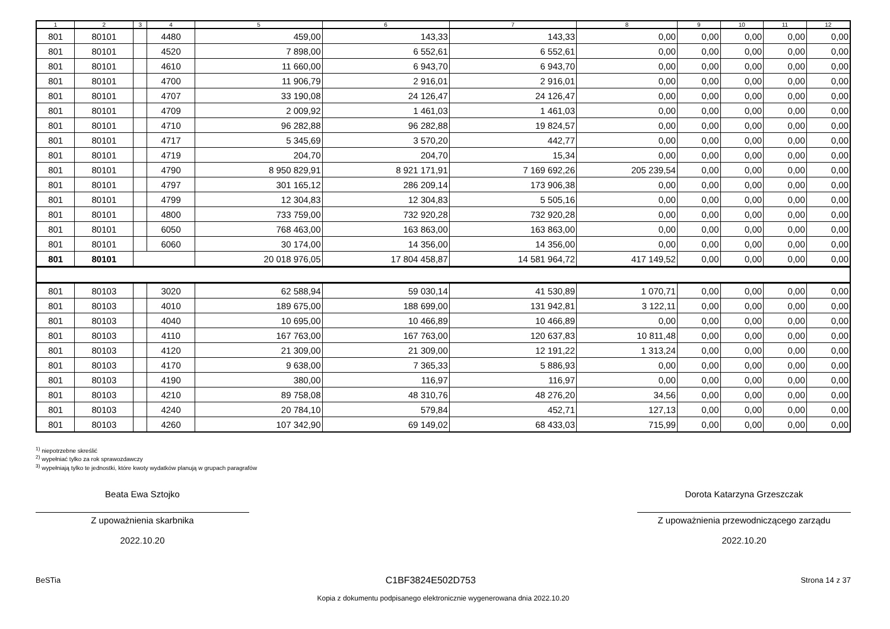| 1 | 2 | 3 | 4 | 5 | 6 | 7 | 8 | 9 | 10 | 11 | 12 |
| --- | --- | --- | --- | --- | --- | --- | --- | --- | --- | --- | --- |
| 801 | 80101 | | 4480 | 459,00 | 143,33 | 143,33 | 0,00 | 0,00 | 0,00 | 0,00 | 0,00 |
| 801 | 80101 | | 4520 | 7 898,00 | 6 552,61 | 6 552,61 | 0,00 | 0,00 | 0,00 | 0,00 | 0,00 |
| 801 | 80101 | | 4610 | 11 660,00 | 6 943,70 | 6 943,70 | 0,00 | 0,00 | 0,00 | 0,00 | 0,00 |
| 801 | 80101 | | 4700 | 11 906,79 | 2 916,01 | 2 916,01 | 0,00 | 0,00 | 0,00 | 0,00 | 0,00 |
| 801 | 80101 | | 4707 | 33 190,08 | 24 126,47 | 24 126,47 | 0,00 | 0,00 | 0,00 | 0,00 | 0,00 |
| 801 | 80101 | | 4709 | 2 009,92 | 1 461,03 | 1 461,03 | 0,00 | 0,00 | 0,00 | 0,00 | 0,00 |
| 801 | 80101 | | 4710 | 96 282,88 | 96 282,88 | 19 824,57 | 0,00 | 0,00 | 0,00 | 0,00 | 0,00 |
| 801 | 80101 | | 4717 | 5 345,69 | 3 570,20 | 442,77 | 0,00 | 0,00 | 0,00 | 0,00 | 0,00 |
| 801 | 80101 | | 4719 | 204,70 | 204,70 | 15,34 | 0,00 | 0,00 | 0,00 | 0,00 | 0,00 |
| 801 | 80101 | | 4790 | 8 950 829,91 | 8 921 171,91 | 7 169 692,26 | 205 239,54 | 0,00 | 0,00 | 0,00 | 0,00 |
| 801 | 80101 | | 4797 | 301 165,12 | 286 209,14 | 173 906,38 | 0,00 | 0,00 | 0,00 | 0,00 | 0,00 |
| 801 | 80101 | | 4799 | 12 304,83 | 12 304,83 | 5 505,16 | 0,00 | 0,00 | 0,00 | 0,00 | 0,00 |
| 801 | 80101 | | 4800 | 733 759,00 | 732 920,28 | 732 920,28 | 0,00 | 0,00 | 0,00 | 0,00 | 0,00 |
| 801 | 80101 | | 6050 | 768 463,00 | 163 863,00 | 163 863,00 | 0,00 | 0,00 | 0,00 | 0,00 | 0,00 |
| 801 | 80101 | | 6060 | 30 174,00 | 14 356,00 | 14 356,00 | 0,00 | 0,00 | 0,00 | 0,00 | 0,00 |
| 801 | 80101 | | | 20 018 976,05 | 17 804 458,87 | 14 581 964,72 | 417 149,52 | 0,00 | 0,00 | 0,00 | 0,00 |
| 801 | 80103 | | 3020 | 62 588,94 | 59 030,14 | 41 530,89 | 1 070,71 | 0,00 | 0,00 | 0,00 | 0,00 |
| 801 | 80103 | | 4010 | 189 675,00 | 188 699,00 | 131 942,81 | 3 122,11 | 0,00 | 0,00 | 0,00 | 0,00 |
| 801 | 80103 | | 4040 | 10 695,00 | 10 466,89 | 10 466,89 | 0,00 | 0,00 | 0,00 | 0,00 | 0,00 |
| 801 | 80103 | | 4110 | 167 763,00 | 167 763,00 | 120 637,83 | 10 811,48 | 0,00 | 0,00 | 0,00 | 0,00 |
| 801 | 80103 | | 4120 | 21 309,00 | 21 309,00 | 12 191,22 | 1 313,24 | 0,00 | 0,00 | 0,00 | 0,00 |
| 801 | 80103 | | 4170 | 9 638,00 | 7 365,33 | 5 886,93 | 0,00 | 0,00 | 0,00 | 0,00 | 0,00 |
| 801 | 80103 | | 4190 | 380,00 | 116,97 | 116,97 | 0,00 | 0,00 | 0,00 | 0,00 | 0,00 |
| 801 | 80103 | | 4210 | 89 758,08 | 48 310,76 | 48 276,20 | 34,56 | 0,00 | 0,00 | 0,00 | 0,00 |
| 801 | 80103 | | 4240 | 20 784,10 | 579,84 | 452,71 | 127,13 | 0,00 | 0,00 | 0,00 | 0,00 |
| 801 | 80103 | | 4260 | 107 342,90 | 69 149,02 | 68 433,03 | 715,99 | 0,00 | 0,00 | 0,00 | 0,00 |
<sup>1)</sup> niepotrzebne skreślić
<sup>2)</sup> wypełniać tylko za rok sprawozdawczy
<sup>3)</sup> wypełniają tylko te jednostki, które kwoty wydatków planują w grupach paragrafów
Beata Ewa Sztojko
Z upoważnienia skarbnika
2022.10.20
Dorota Katarzyna Grzeszczak
Z upoważnienia przewodniczącego zarządu
2022.10.20
BeSTia C1BF3824E502D753 Strona 14 z 37
Kopia z dokumentu podpisanego elektronicznie wygenerowana dnia 2022.10.20